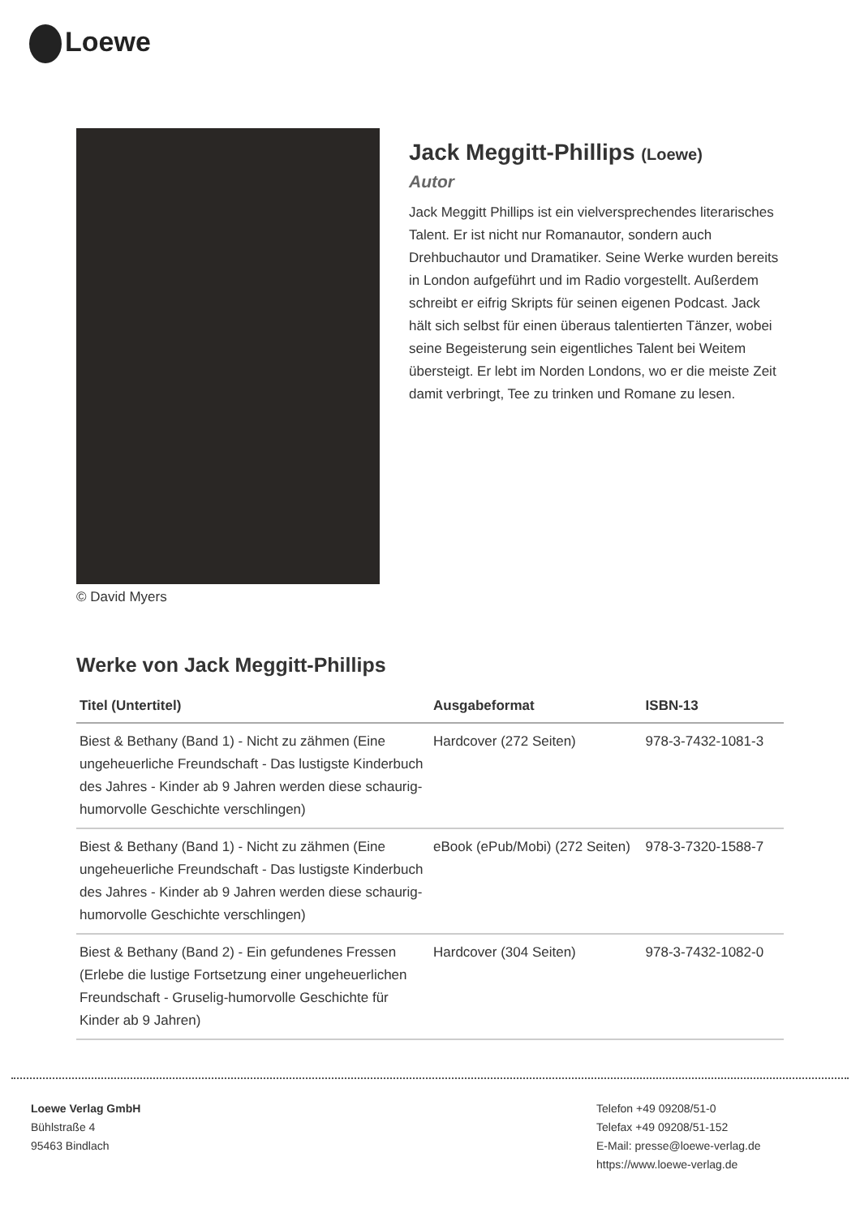Loewe
© David Myers
Jack Meggitt-Phillips (Loewe)
Autor
Jack Meggitt Phillips ist ein vielversprechendes literarisches Talent. Er ist nicht nur Romanautor, sondern auch Drehbuchautor und Dramatiker. Seine Werke wurden bereits in London aufgeführt und im Radio vorgestellt. Außerdem schreibt er eifrig Skripts für seinen eigenen Podcast. Jack hält sich selbst für einen überaus talentierten Tänzer, wobei seine Begeisterung sein eigentliches Talent bei Weitem übersteigt. Er lebt im Norden Londons, wo er die meiste Zeit damit verbringt, Tee zu trinken und Romane zu lesen.
Werke von Jack Meggitt-Phillips
| Titel (Untertitel) | Ausgabeformat | ISBN-13 |
| --- | --- | --- |
| Biest & Bethany (Band 1) - Nicht zu zähmen (Eine ungeheuerliche Freundschaft - Das lustigste Kinderbuch des Jahres - Kinder ab 9 Jahren werden diese schaurig-humorvolle Geschichte verschlingen) | Hardcover (272 Seiten) | 978-3-7432-1081-3 |
| Biest & Bethany (Band 1) - Nicht zu zähmen (Eine ungeheuerliche Freundschaft - Das lustigste Kinderbuch des Jahres - Kinder ab 9 Jahren werden diese schaurig-humorvolle Geschichte verschlingen) | eBook (ePub/Mobi) (272 Seiten) | 978-3-7320-1588-7 |
| Biest & Bethany (Band 2) - Ein gefundenes Fressen (Erlebe die lustige Fortsetzung einer ungeheuerlichen Freundschaft - Gruselig-humorvolle Geschichte für Kinder ab 9 Jahren) | Hardcover (304 Seiten) | 978-3-7432-1082-0 |
Loewe Verlag GmbH
Bühlstraße 4
95463 Bindlach
Telefon +49 09208/51-0
Telefax +49 09208/51-152
E-Mail: presse@loewe-verlag.de
https://www.loewe-verlag.de